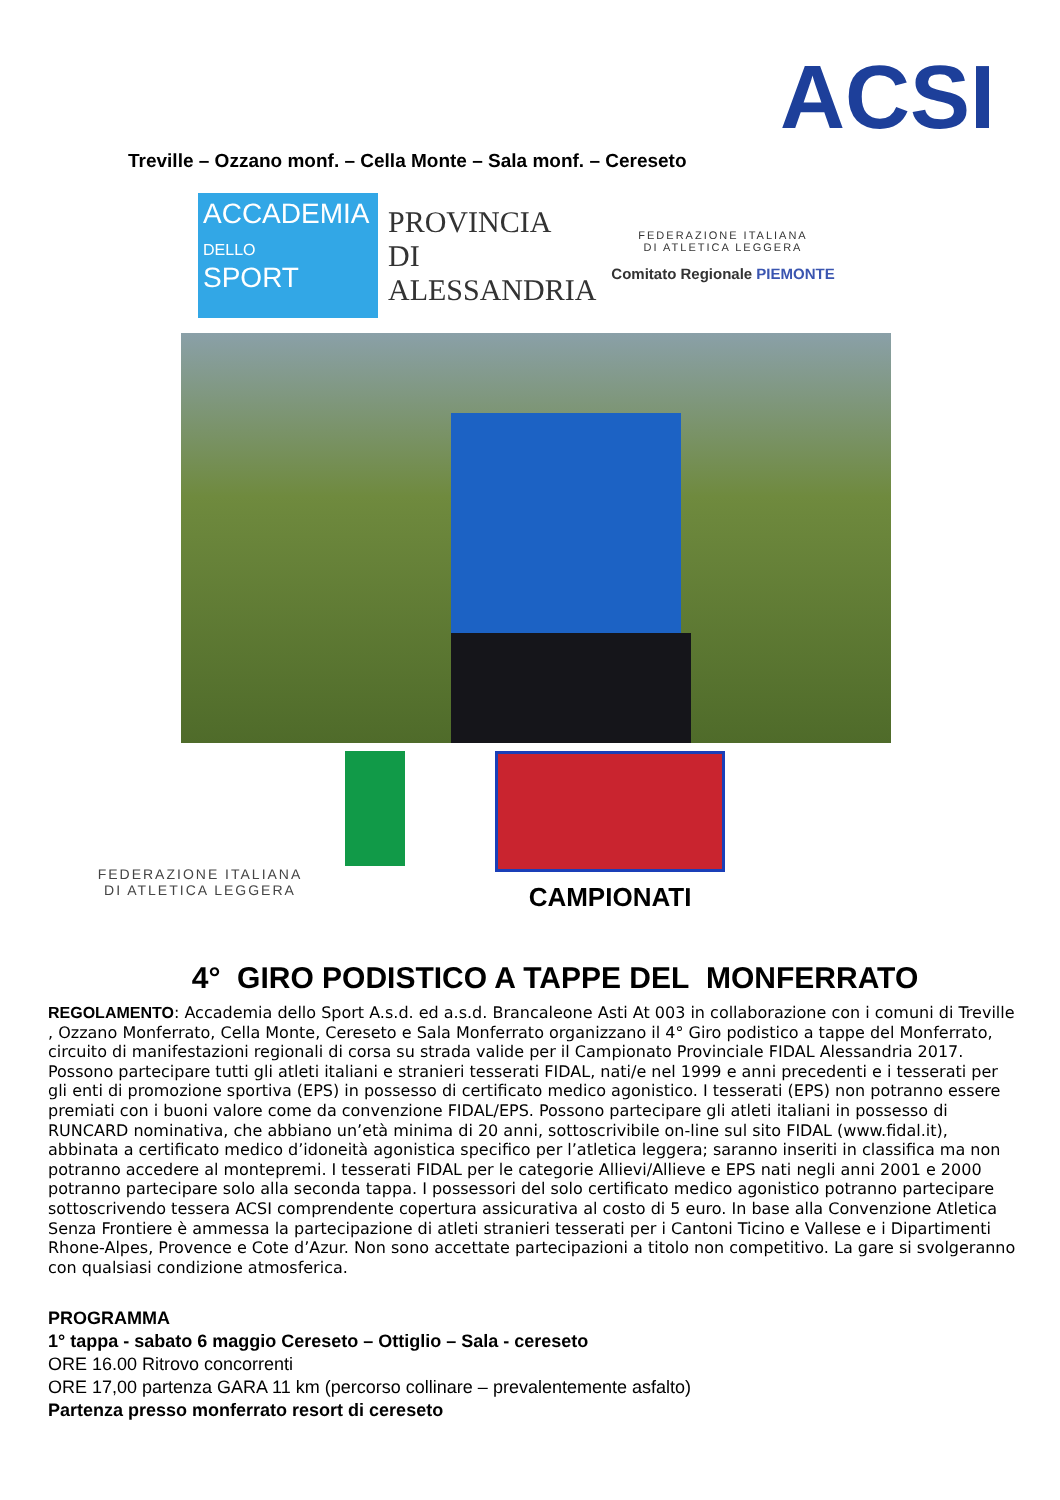ACSI
Treville – Ozzano monf. – Cella Monte – Sala monf. – Cereseto
ACCADEMIA
DELLO
SPORT
PROVINCIA DI
ALESSANDRIA
FEDERAZIONE ITALIANA
DI ATLETICA LEGGERA
Comitato Regionale PIEMONTE
FEDERAZIONE ITALIANA
DI ATLETICA LEGGERA
CAMPIONATI
4° GIRO PODISTICO A TAPPE DEL MONFERRATO
REGOLAMENTO: Accademia dello Sport A.s.d. ed a.s.d. Brancaleone Asti At 003 in collaborazione con i comuni di Treville , Ozzano Monferrato, Cella Monte, Cereseto e Sala Monferrato organizzano il 4° Giro podistico a tappe del Monferrato, circuito di manifestazioni regionali di corsa su strada valide per il Campionato Provinciale FIDAL Alessandria 2017. Possono partecipare tutti gli atleti italiani e stranieri tesserati FIDAL, nati/e nel 1999 e anni precedenti e i tesserati per gli enti di promozione sportiva (EPS) in possesso di certificato medico agonistico. I tesserati (EPS) non potranno essere premiati con i buoni valore come da convenzione FIDAL/EPS. Possono partecipare gli atleti italiani in possesso di RUNCARD nominativa, che abbiano un’età minima di 20 anni, sottoscrivibile on-line sul sito FIDAL (www.fidal.it), abbinata a certificato medico d’idoneità agonistica specifico per l’atletica leggera; saranno inseriti in classifica ma non potranno accedere al montepremi. I tesserati FIDAL per le categorie Allievi/Allieve e EPS nati negli anni 2001 e 2000 potranno partecipare solo alla seconda tappa. I possessori del solo certificato medico agonistico potranno partecipare sottoscrivendo tessera ACSI comprendente copertura assicurativa al costo di 5 euro. In base alla Convenzione Atletica Senza Frontiere è ammessa la partecipazione di atleti stranieri tesserati per i Cantoni Ticino e Vallese e i Dipartimenti Rhone-Alpes, Provence e Cote d’Azur. Non sono accettate partecipazioni a titolo non competitivo. La gare si svolgeranno con qualsiasi condizione atmosferica.
PROGRAMMA
1° tappa - sabato 6 maggio Cereseto – Ottiglio – Sala - cereseto
ORE 16.00 Ritrovo concorrenti
ORE 17,00 partenza GARA 11 km (percorso collinare – prevalentemente asfalto)
Partenza presso monferrato resort di cereseto